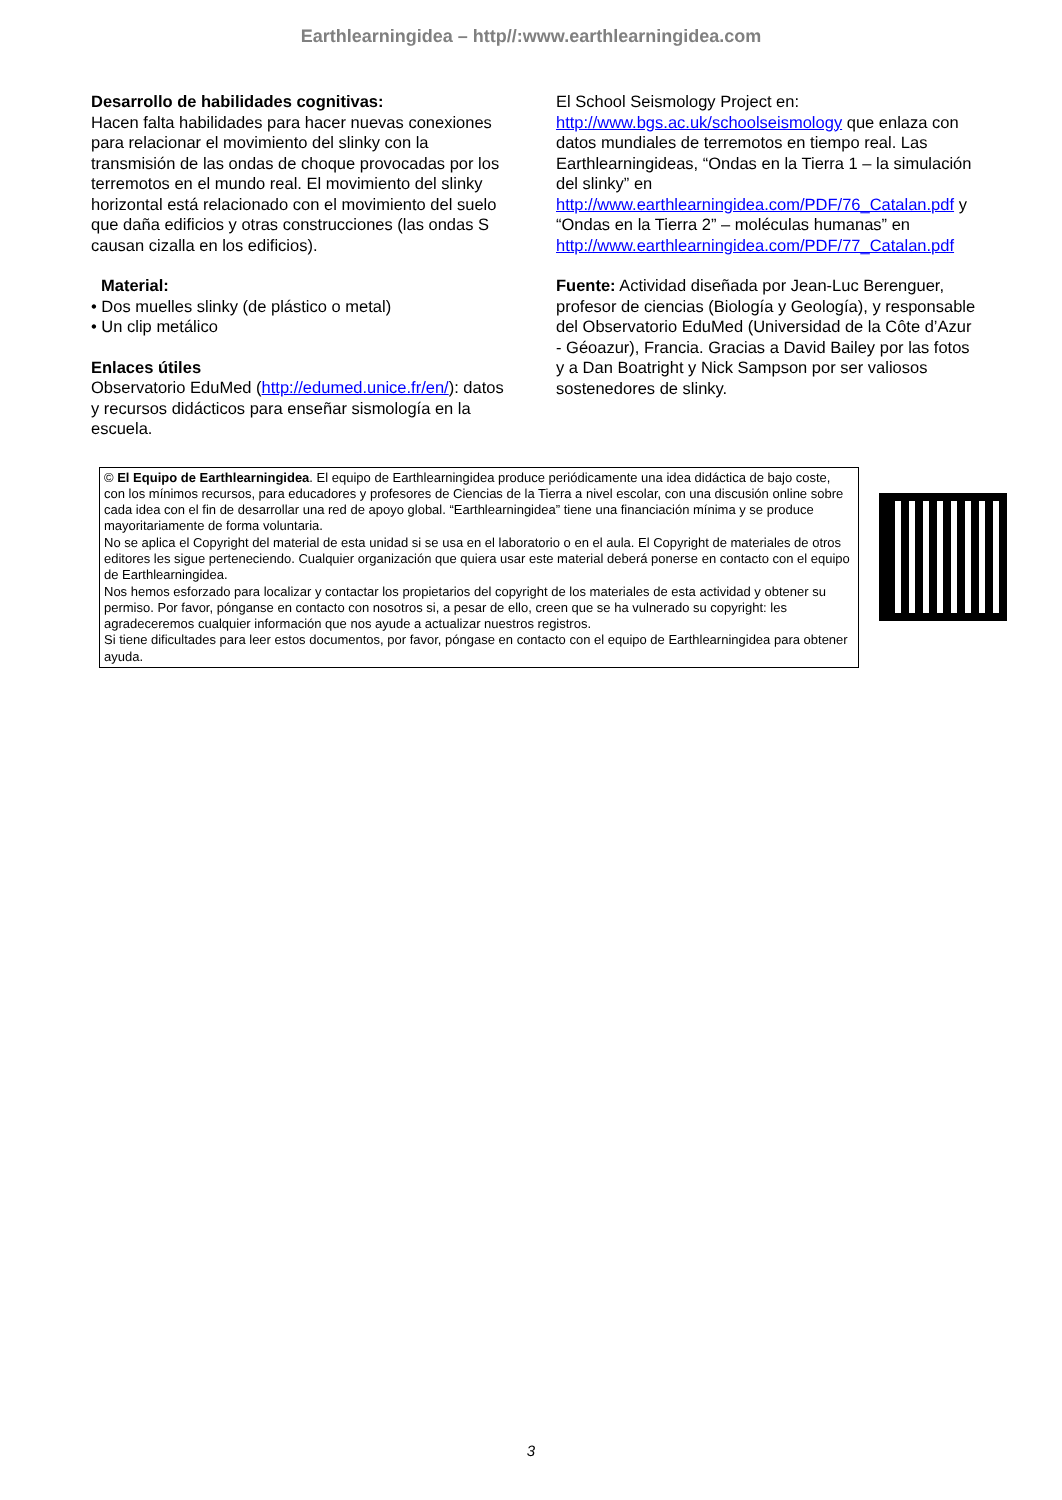Earthlearningidea – http//:www.earthlearningidea.com
Desarrollo de habilidades cognitivas:
Hacen falta habilidades para hacer nuevas conexiones para relacionar el movimiento del slinky con la transmisión de las ondas de choque provocadas por los terremotos en el mundo real. El movimiento del slinky horizontal está relacionado con el movimiento del suelo que daña edificios y otras construcciones (las ondas S causan cizalla en los edificios).
Material:
• Dos muelles slinky (de plástico o metal)
• Un clip metálico
Enlaces útiles
Observatorio EduMed (http://edumed.unice.fr/en/): datos y recursos didácticos para enseñar sismología en la escuela.
El School Seismology Project en: http://www.bgs.ac.uk/schoolseismology que enlaza con datos mundiales de terremotos en tiempo real. Las Earthlearningideas, “Ondas en la Tierra 1 – la simulación del slinky” en http://www.earthlearningidea.com/PDF/76_Catalan.pdf y “Ondas en la Tierra 2” – moléculas humanas” en http://www.earthlearningidea.com/PDF/77_Catalan.pdf
Fuente: Actividad diseñada por Jean-Luc Berenguer, profesor de ciencias (Biología y Geología), y responsable del Observatorio EduMed (Universidad de la Côte d’Azur - Géoazur), Francia. Gracias a David Bailey por las fotos y a Dan Boatright y Nick Sampson por ser valiosos sostenedores de slinky.
© El Equipo de Earthlearningidea. El equipo de Earthlearningidea produce periódicamente una idea didáctica de bajo coste, con los mínimos recursos, para educadores y profesores de Ciencias de la Tierra a nivel escolar, con una discusión online sobre cada idea con el fin de desarrollar una red de apoyo global. “Earthlearningidea” tiene una financiación mínima y se produce mayoritariamente de forma voluntaria.
No se aplica el Copyright del material de esta unidad si se usa en el laboratorio o en el aula. El Copyright de materiales de otros editores les sigue perteneciendo. Cualquier organización que quiera usar este material deberá ponerse en contacto con el equipo de Earthlearningidea.
Nos hemos esforzado para localizar y contactar los propietarios del copyright de los materiales de esta actividad y obtener su permiso. Por favor, pónganse en contacto con nosotros si, a pesar de ello, creen que se ha vulnerado su copyright: les agradeceremos cualquier información que nos ayude a actualizar nuestros registros.
Si tiene dificultades para leer estos documentos, por favor, póngase en contacto con el equipo de Earthlearningidea para obtener ayuda.
3